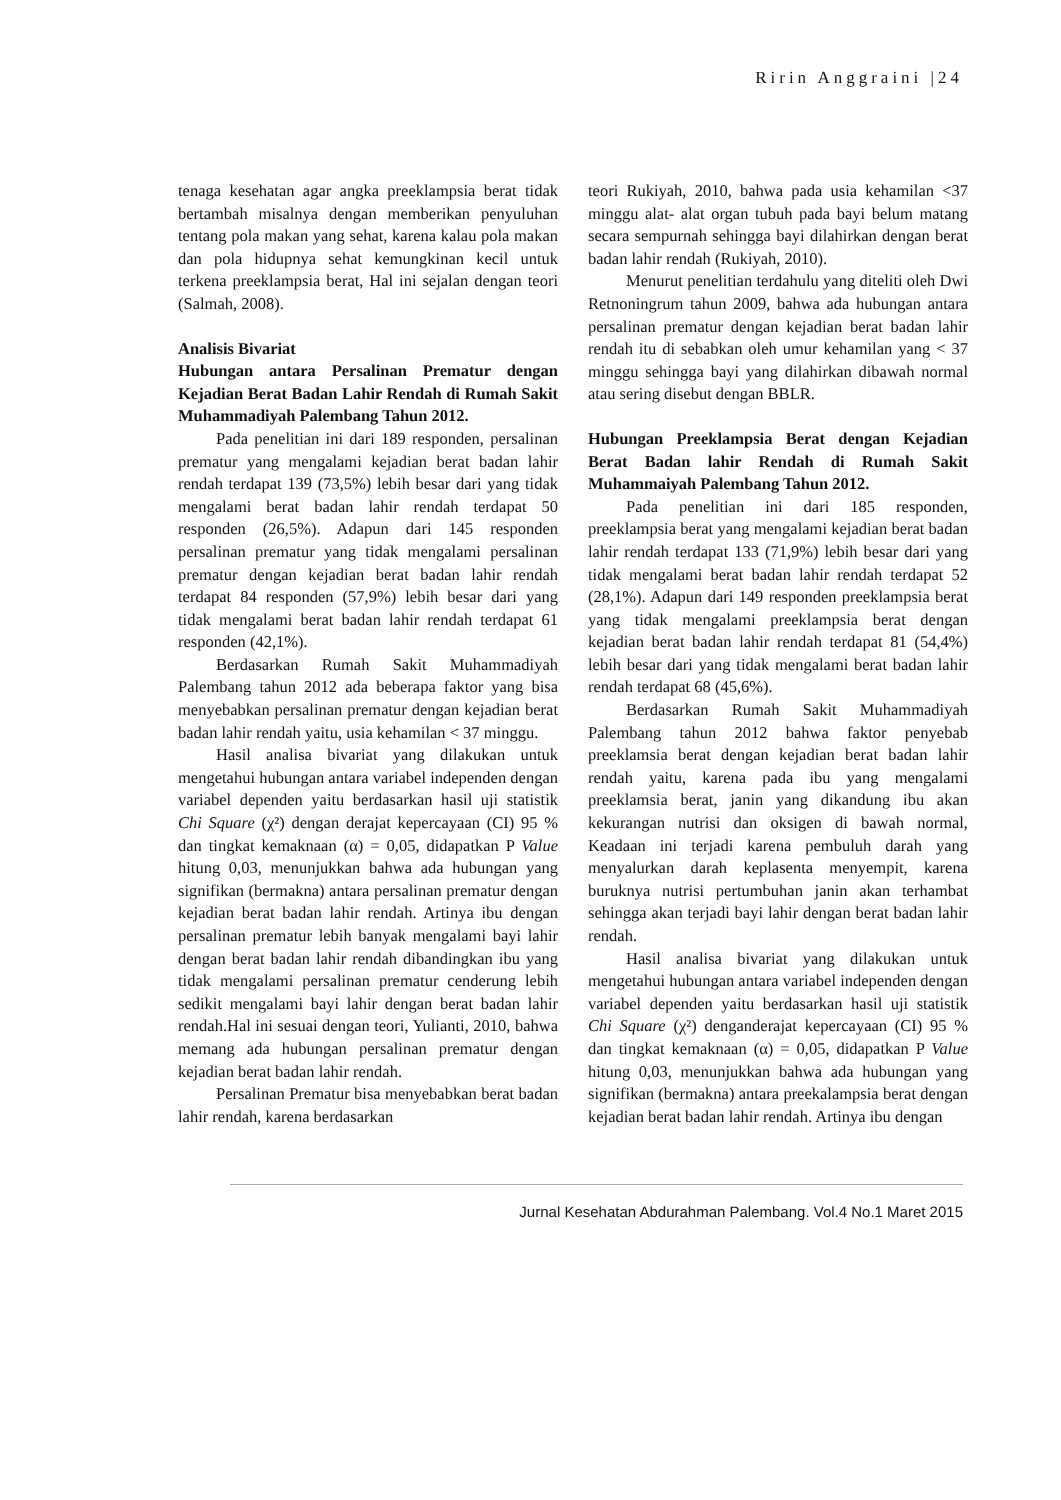Ririn Anggraini |24
tenaga kesehatan agar angka preeklampsia berat tidak bertambah misalnya dengan memberikan penyuluhan tentang pola makan yang sehat, karena kalau pola makan dan pola hidupnya sehat kemungkinan kecil untuk terkena preeklampsia berat, Hal ini sejalan dengan teori (Salmah, 2008).
Analisis Bivariat
Hubungan antara Persalinan Prematur dengan Kejadian Berat Badan Lahir Rendah di Rumah Sakit Muhammadiyah Palembang Tahun 2012.
Pada penelitian ini dari 189 responden, persalinan prematur yang mengalami kejadian berat badan lahir rendah terdapat 139 (73,5%) lebih besar dari yang tidak mengalami berat badan lahir rendah terdapat 50 responden (26,5%). Adapun dari 145 responden persalinan prematur yang tidak mengalami persalinan prematur dengan kejadian berat badan lahir rendah terdapat 84 responden (57,9%) lebih besar dari yang tidak mengalami berat badan lahir rendah terdapat 61 responden (42,1%).
Berdasarkan Rumah Sakit Muhammadiyah Palembang tahun 2012 ada beberapa faktor yang bisa menyebabkan persalinan prematur dengan kejadian berat badan lahir rendah yaitu, usia kehamilan < 37 minggu.
Hasil analisa bivariat yang dilakukan untuk mengetahui hubungan antara variabel independen dengan variabel dependen yaitu berdasarkan hasil uji statistik Chi Square (χ²) dengan derajat kepercayaan (CI) 95 % dan tingkat kemaknaan (α) = 0,05, didapatkan P Value hitung 0,03, menunjukkan bahwa ada hubungan yang signifikan (bermakna) antara persalinan prematur dengan kejadian berat badan lahir rendah. Artinya ibu dengan persalinan prematur lebih banyak mengalami bayi lahir dengan berat badan lahir rendah dibandingkan ibu yang tidak mengalami persalinan prematur cenderung lebih sedikit mengalami bayi lahir dengan berat badan lahir rendah.Hal ini sesuai dengan teori, Yulianti, 2010, bahwa memang ada hubungan persalinan prematur dengan kejadian berat badan lahir rendah.
Persalinan Prematur bisa menyebabkan berat badan lahir rendah, karena berdasarkan
teori Rukiyah, 2010, bahwa pada usia kehamilan <37 minggu alat- alat organ tubuh pada bayi belum matang secara sempurnah sehingga bayi dilahirkan dengan berat badan lahir rendah (Rukiyah, 2010).
Menurut penelitian terdahulu yang diteliti oleh Dwi Retnoningrum tahun 2009, bahwa ada hubungan antara persalinan prematur dengan kejadian berat badan lahir rendah itu di sebabkan oleh umur kehamilan yang < 37 minggu sehingga bayi yang dilahirkan dibawah normal atau sering disebut dengan BBLR.
Hubungan Preeklampsia Berat dengan Kejadian Berat Badan lahir Rendah di Rumah Sakit Muhammaiyah Palembang Tahun 2012.
Pada penelitian ini dari 185 responden, preeklampsia berat yang mengalami kejadian berat badan lahir rendah terdapat 133 (71,9%) lebih besar dari yang tidak mengalami berat badan lahir rendah terdapat 52 (28,1%). Adapun dari 149 responden preeklampsia berat yang tidak mengalami preeklampsia berat dengan kejadian berat badan lahir rendah terdapat 81 (54,4%) lebih besar dari yang tidak mengalami berat badan lahir rendah terdapat 68 (45,6%).
Berdasarkan Rumah Sakit Muhammadiyah Palembang tahun 2012 bahwa faktor penyebab preeklamsia berat dengan kejadian berat badan lahir rendah yaitu, karena pada ibu yang mengalami preeklamsia berat, janin yang dikandung ibu akan kekurangan nutrisi dan oksigen di bawah normal, Keadaan ini terjadi karena pembuluh darah yang menyalurkan darah keplasenta menyempit, karena buruknya nutrisi pertumbuhan janin akan terhambat sehingga akan terjadi bayi lahir dengan berat badan lahir rendah.
Hasil analisa bivariat yang dilakukan untuk mengetahui hubungan antara variabel independen dengan variabel dependen yaitu berdasarkan hasil uji statistik Chi Square (χ²) denganderajat kepercayaan (CI) 95 % dan tingkat kemaknaan (α) = 0,05, didapatkan P Value hitung 0,03, menunjukkan bahwa ada hubungan yang signifikan (bermakna) antara preekalampsia berat dengan kejadian berat badan lahir rendah. Artinya ibu dengan
Jurnal Kesehatan Abdurahman Palembang. Vol.4 No.1 Maret 2015